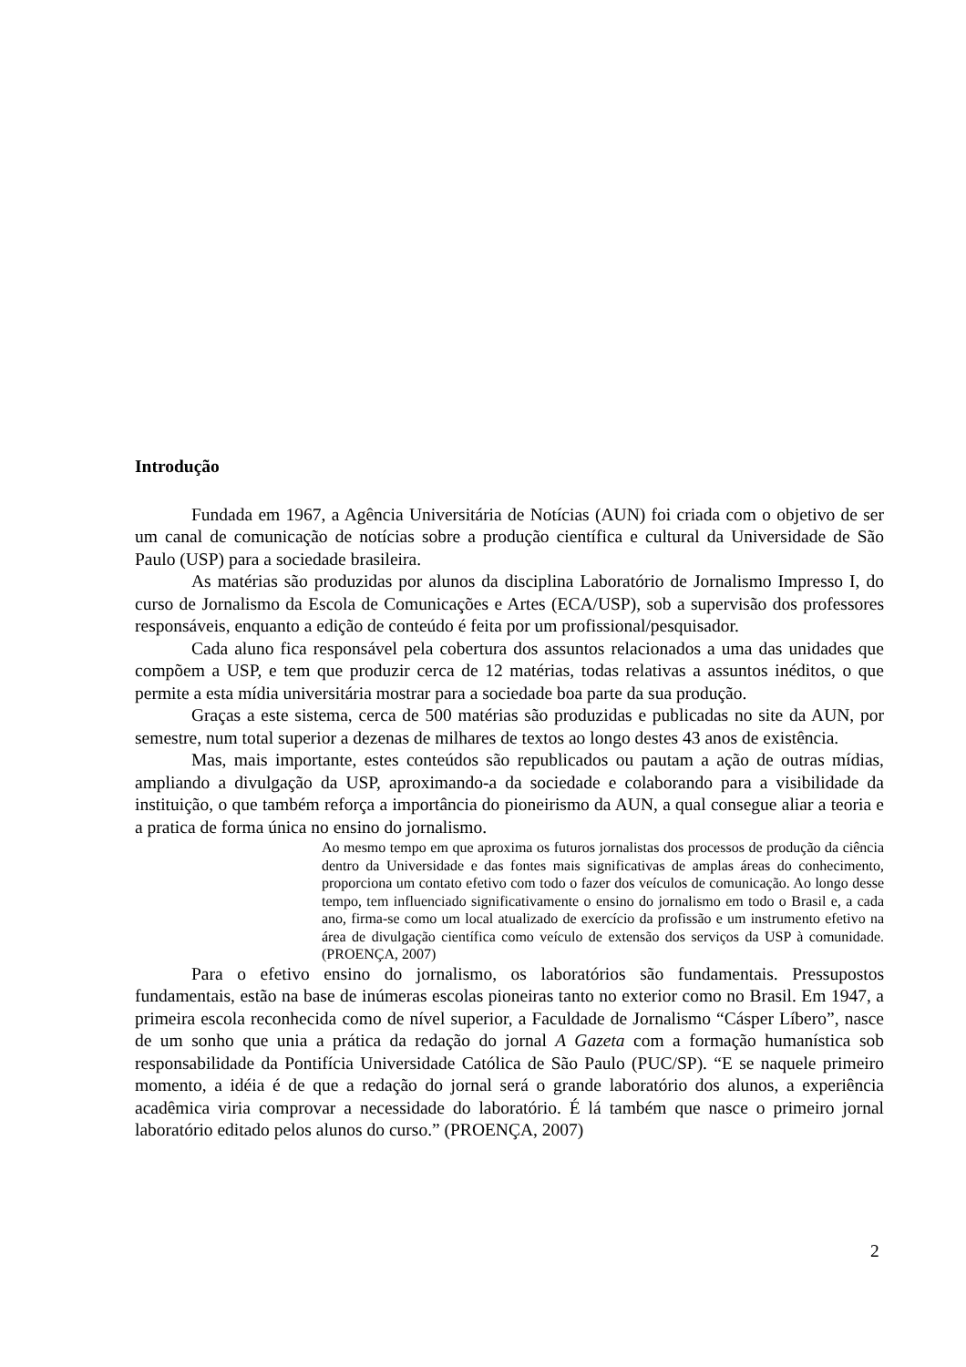Introdução
Fundada em 1967, a Agência Universitária de Notícias (AUN) foi criada com o objetivo de ser um canal de comunicação de notícias sobre a produção científica e cultural da Universidade de São Paulo (USP) para a sociedade brasileira.
As matérias são produzidas por alunos da disciplina Laboratório de Jornalismo Impresso I, do curso de Jornalismo da Escola de Comunicações e Artes (ECA/USP), sob a supervisão dos professores responsáveis, enquanto a edição de conteúdo é feita por um profissional/pesquisador.
Cada aluno fica responsável pela cobertura dos assuntos relacionados a uma das unidades que compõem a USP, e tem que produzir cerca de 12 matérias, todas relativas a assuntos inéditos, o que permite a esta mídia universitária mostrar para a sociedade boa parte da sua produção.
Graças a este sistema, cerca de 500 matérias são produzidas e publicadas no site da AUN, por semestre, num total superior a dezenas de milhares de textos ao longo destes 43 anos de existência.
Mas, mais importante, estes conteúdos são republicados ou pautam a ação de outras mídias, ampliando a divulgação da USP, aproximando-a da sociedade e colaborando para a visibilidade da instituição, o que também reforça a importância do pioneirismo da AUN, a qual consegue aliar a teoria e a pratica de forma única no ensino do jornalismo.
Ao mesmo tempo em que aproxima os futuros jornalistas dos processos de produção da ciência dentro da Universidade e das fontes mais significativas de amplas áreas do conhecimento, proporciona um contato efetivo com todo o fazer dos veículos de comunicação. Ao longo desse tempo, tem influenciado significativamente o ensino do jornalismo em todo o Brasil e, a cada ano, firma-se como um local atualizado de exercício da profissão e um instrumento efetivo na área de divulgação científica como veículo de extensão dos serviços da USP à comunidade. (PROENÇA, 2007)
Para o efetivo ensino do jornalismo, os laboratórios são fundamentais. Pressupostos fundamentais, estão na base de inúmeras escolas pioneiras tanto no exterior como no Brasil. Em 1947, a primeira escola reconhecida como de nível superior, a Faculdade de Jornalismo “Cásper Líbero”, nasce de um sonho que unia a prática da redação do jornal A Gazeta com a formação humanística sob responsabilidade da Pontifícia Universidade Católica de São Paulo (PUC/SP). “E se naquele primeiro momento, a idéia é de que a redação do jornal será o grande laboratório dos alunos, a experiência acadêmica viria comprovar a necessidade do laboratório. É lá também que nasce o primeiro jornal laboratório editado pelos alunos do curso.” (PROENÇA, 2007)
2